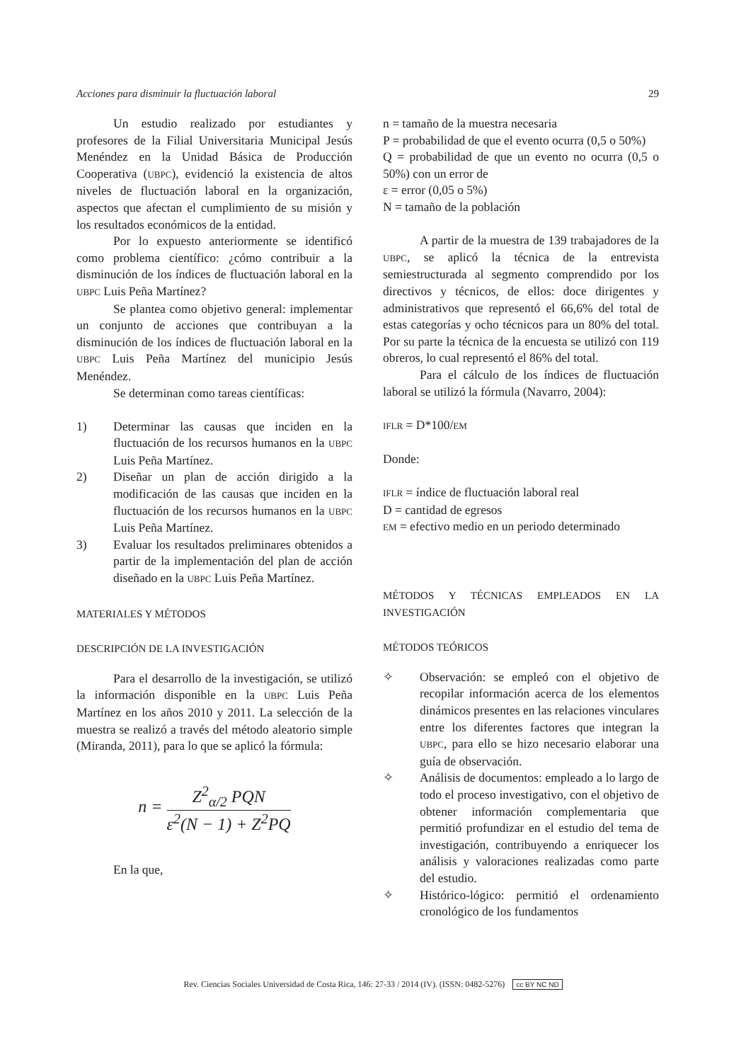Acciones para disminuir la fluctuación laboral 29
Un estudio realizado por estudiantes y profesores de la Filial Universitaria Municipal Jesús Menéndez en la Unidad Básica de Producción Cooperativa (UBPC), evidenció la existencia de altos niveles de fluctuación laboral en la organización, aspectos que afectan el cumplimiento de su misión y los resultados económicos de la entidad.
Por lo expuesto anteriormente se identificó como problema científico: ¿cómo contribuir a la disminución de los índices de fluctuación laboral en la UBPC Luis Peña Martínez?
Se plantea como objetivo general: implementar un conjunto de acciones que contribuyan a la disminución de los índices de fluctuación laboral en la UBPC Luis Peña Martínez del municipio Jesús Menéndez.
Se determinan como tareas científicas:
1) Determinar las causas que inciden en la fluctuación de los recursos humanos en la UBPC Luis Peña Martínez.
2) Diseñar un plan de acción dirigido a la modificación de las causas que inciden en la fluctuación de los recursos humanos en la UBPC Luis Peña Martínez.
3) Evaluar los resultados preliminares obtenidos a partir de la implementación del plan de acción diseñado en la UBPC Luis Peña Martínez.
MATERIALES Y MÉTODOS
DESCRIPCIÓN DE LA INVESTIGACIÓN
Para el desarrollo de la investigación, se utilizó la información disponible en la UBPC Luis Peña Martínez en los años 2010 y 2011. La selección de la muestra se realizó a través del método aleatorio simple (Miranda, 2011), para lo que se aplicó la fórmula:
n =
Z<sup>2</sup><sub>α/2</sub> PQN
ε<sup>2</sup>(N − 1) + Z<sup>2</sup>PQ
En la que,
n = tamaño de la muestra necesaria
P = probabilidad de que el evento ocurra (0,5 o 50%)
Q = probabilidad de que un evento no ocurra (0,5 o 50%) con un error de
ε = error (0,05 o 5%)
N = tamaño de la población
A partir de la muestra de 139 trabajadores de la UBPC, se aplicó la técnica de la entrevista semiestructurada al segmento comprendido por los directivos y técnicos, de ellos: doce dirigentes y administrativos que representó el 66,6% del total de estas categorías y ocho técnicos para un 80% del total. Por su parte la técnica de la encuesta se utilizó con 119 obreros, lo cual representó el 86% del total.
Para el cálculo de los índices de fluctuación laboral se utilizó la fórmula (Navarro, 2004):
IFLR = D*100/EM
Donde:
IFLR = índice de fluctuación laboral real
D = cantidad de egresos
EM = efectivo medio en un periodo determinado
MÉTODOS Y TÉCNICAS EMPLEADOS EN LA INVESTIGACIÓN
MÉTODOS TEÓRICOS
✧ Observación: se empleó con el objetivo de recopilar información acerca de los elementos dinámicos presentes en las relaciones vinculares entre los diferentes factores que integran la UBPC, para ello se hizo necesario elaborar una guía de observación.
✧ Análisis de documentos: empleado a lo largo de todo el proceso investigativo, con el objetivo de obtener información complementaria que permitió profundizar en el estudio del tema de investigación, contribuyendo a enriquecer los análisis y valoraciones realizadas como parte del estudio.
✧ Histórico-lógico: permitió el ordenamiento cronológico de los fundamentos
Rev. Ciencias Sociales Universidad de Costa Rica, 146: 27-33 / 2014 (IV). (ISSN: 0482-5276) cc BY NC ND